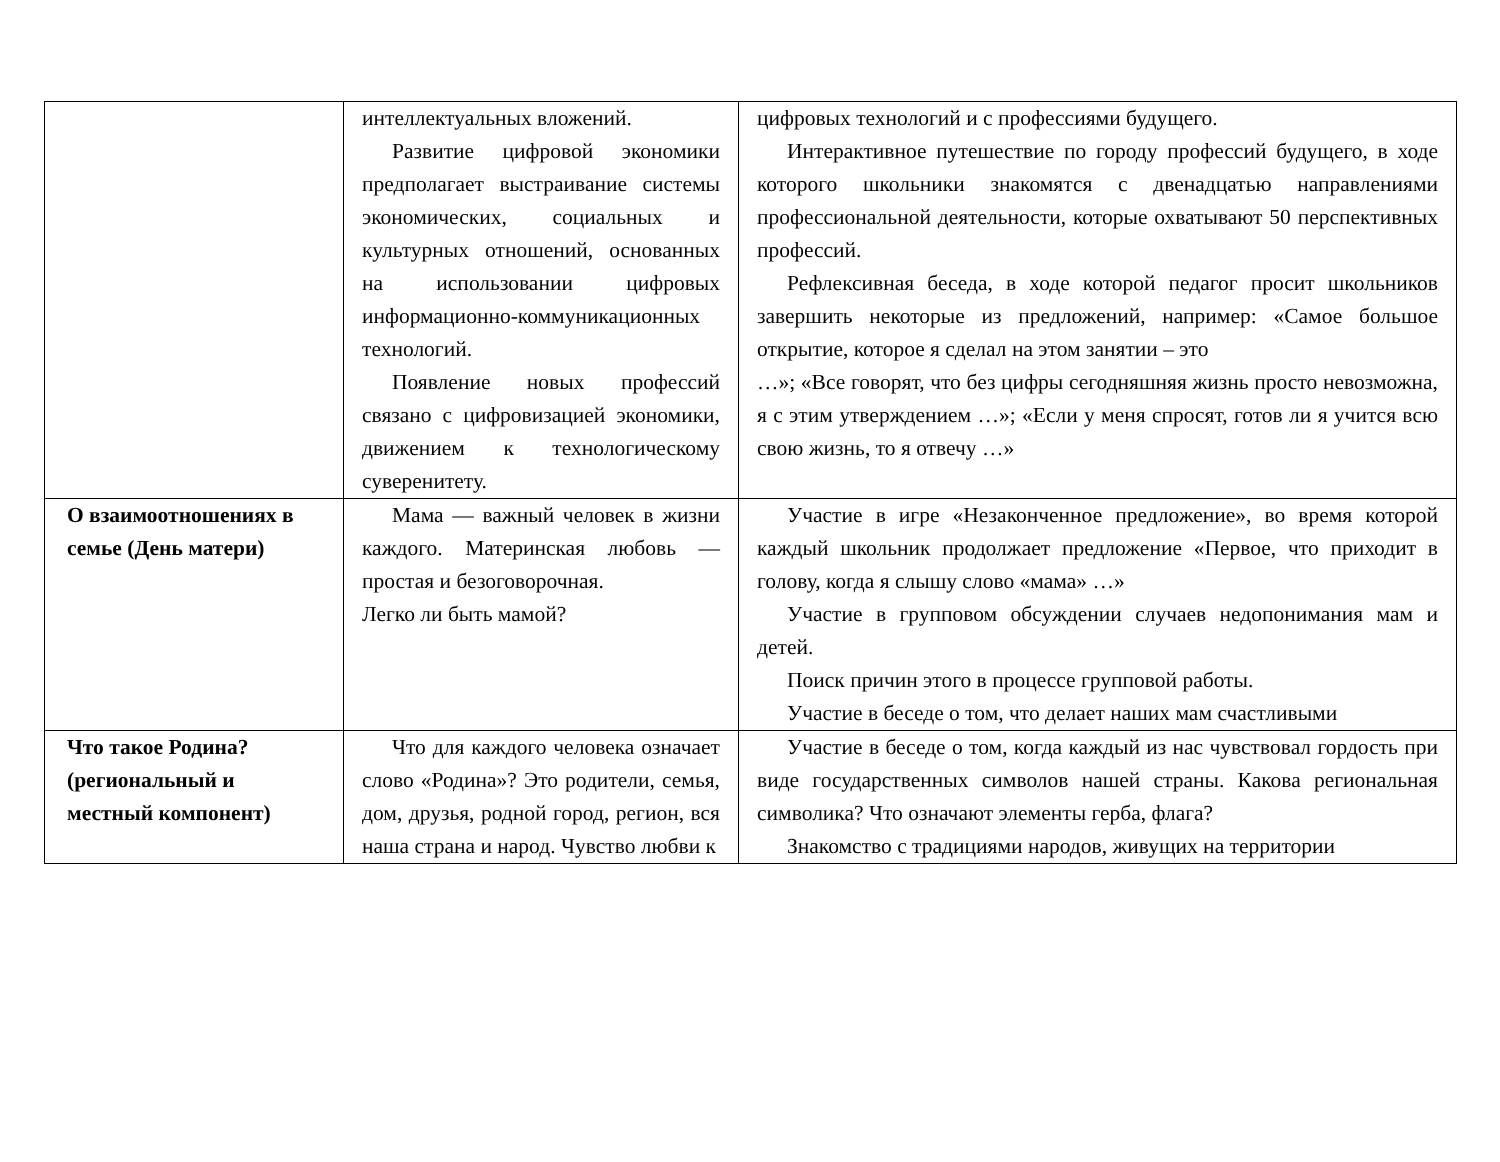| | интеллектуальных вложений. Развитие цифровой экономики предполагает выстраивание системы экономических, социальных и культурных отношений, основанных на использовании цифровых информационно-коммуникационных технологий. Появление новых профессий связано с цифровизацией экономики, движением к технологическому суверенитету. | цифровых технологий и с профессиями будущего. Интерактивное путешествие по городу профессий будущего, в ходе которого школьники знакомятся с двенадцатью направлениями профессиональной деятельности, которые охватывают 50 перспективных профессий. Рефлексивная беседа, в ходе которой педагог просит школьников завершить некоторые из предложений, например: «Самое большое открытие, которое я сделал на этом занятии – это …»; «Все говорят, что без цифры сегодняшняя жизнь просто невозможна, я с этим утверждением …»; «Если у меня спросят, готов ли я учится всю свою жизнь, то я отвечу …» |
| О взаимоотношениях в семье (День матери) | Мама — важный человек в жизни каждого. Материнская любовь — простая и безоговорочная. Легко ли быть мамой? | Участие в игре «Незаконченное предложение», во время которой каждый школьник продолжает предложение «Первое, что приходит в голову, когда я слышу слово «мама» …» Участие в групповом обсуждении случаев недопонимания мам и детей. Поиск причин этого в процессе групповой работы. Участие в беседе о том, что делает наших мам счастливыми |
| Что такое Родина? (региональный и местный компонент) | Что для каждого человека означает слово «Родина»? Это родители, семья, дом, друзья, родной город, регион, вся наша страна и народ. Чувство любви к | Участие в беседе о том, когда каждый из нас чувствовал гордость при виде государственных символов нашей страны. Какова региональная символика? Что означают элементы герба, флага? Знакомство с традициями народов, живущих на территории |